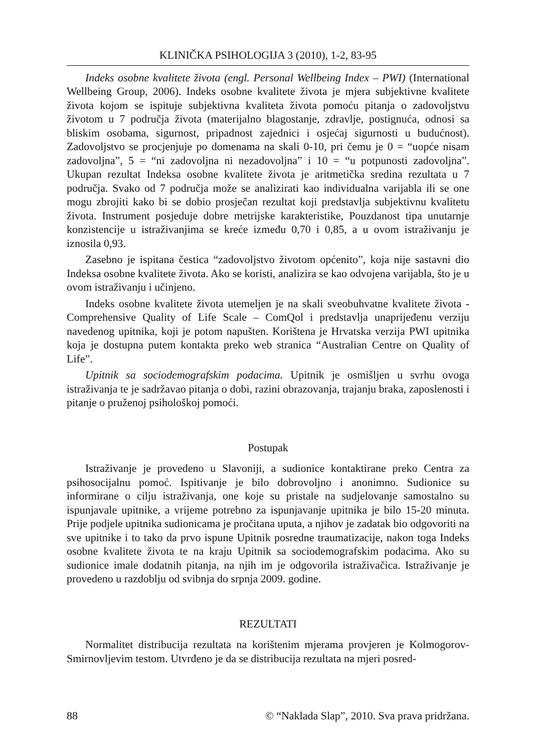KLINIČKA PSIHOLOGIJA 3 (2010), 1-2, 83-95
Indeks osobne kvalitete života (engl. Personal Wellbeing Index – PWI) (International Wellbeing Group, 2006). Indeks osobne kvalitete života je mjera subjektivne kvalitete života kojom se ispituje subjektivna kvaliteta života pomoću pitanja o zadovoljstvu životom u 7 područja života (materijalno blagostanje, zdravlje, postignuća, odnosi sa bliskim osobama, sigurnost, pripadnost zajednici i osjećaj sigurnosti u budućnost). Zadovoljstvo se procjenjuje po domenama na skali 0-10, pri čemu je 0 = “uopće nisam zadovoljna”, 5 = “ni zadovoljna ni nezadovoljna” i 10 = “u potpunosti zadovoljna”. Ukupan rezultat Indeksa osobne kvalitete života je aritmetička sredina rezultata u 7 područja. Svako od 7 područja može se analizirati kao individualna varijabla ili se one mogu zbrojiti kako bi se dobio prosječan rezultat koji predstavlja subjektivnu kvalitetu života. Instrument posjeduje dobre metrijske karakteristike, Pouzdanost tipa unutarnje konzistencije u istraživanjima se kreće između 0,70 i 0,85, a u ovom istraživanju je iznosila 0,93.
Zasebno je ispitana čestica “zadovoljstvo životom općenito”, koja nije sastavni dio Indeksa osobne kvalitete života. Ako se koristi, analizira se kao odvojena varijabla, što je u ovom istraživanju i učinjeno.
Indeks osobne kvalitete života utemeljen je na skali sveobuhvatne kvalitete života - Comprehensive Quality of Life Scale – ComQol i predstavlja unaprijeđenu verziju navedenog upitnika, koji je potom napušten. Korištena je Hrvatska verzija PWI upitnika koja je dostupna putem kontakta preko web stranica “Australian Centre on Quality of Life”.
Upitnik sa sociodemografskim podacima. Upitnik je osmišljen u svrhu ovoga istraživanja te je sadržavao pitanja o dobi, razini obrazovanja, trajanju braka, zaposlenosti i pitanje o pruženoj psihološkoj pomoći.
Postupak
Istraživanje je provedeno u Slavoniji, a sudionice kontaktirane preko Centra za psihosocijalnu pomoć. Ispitivanje je bilo dobrovoljno i anonimno. Sudionice su informirane o cilju istraživanja, one koje su pristale na sudjelovanje samostalno su ispunjavale upitnike, a vrijeme potrebno za ispunjavanje upitnika je bilo 15-20 minuta. Prije podjele upitnika sudionicama je pročitana uputa, a njihov je zadatak bio odgovoriti na sve upitnike i to tako da prvo ispune Upitnik posredne traumatizacije, nakon toga Indeks osobne kvalitete života te na kraju Upitnik sa sociodemografskim podacima. Ako su sudionice imale dodatnih pitanja, na njih im je odgovorila istraživačica. Istraživanje je provedeno u razdoblju od svibnja do srpnja 2009. godine.
REZULTATI
Normalitet distribucija rezultata na korištenim mjerama provjeren je Kolmogorov-Smirnovljevim testom. Utvrđeno je da se distribucija rezultata na mjeri posred-
88 © “Naklada Slap”, 2010. Sva prava pridržana.